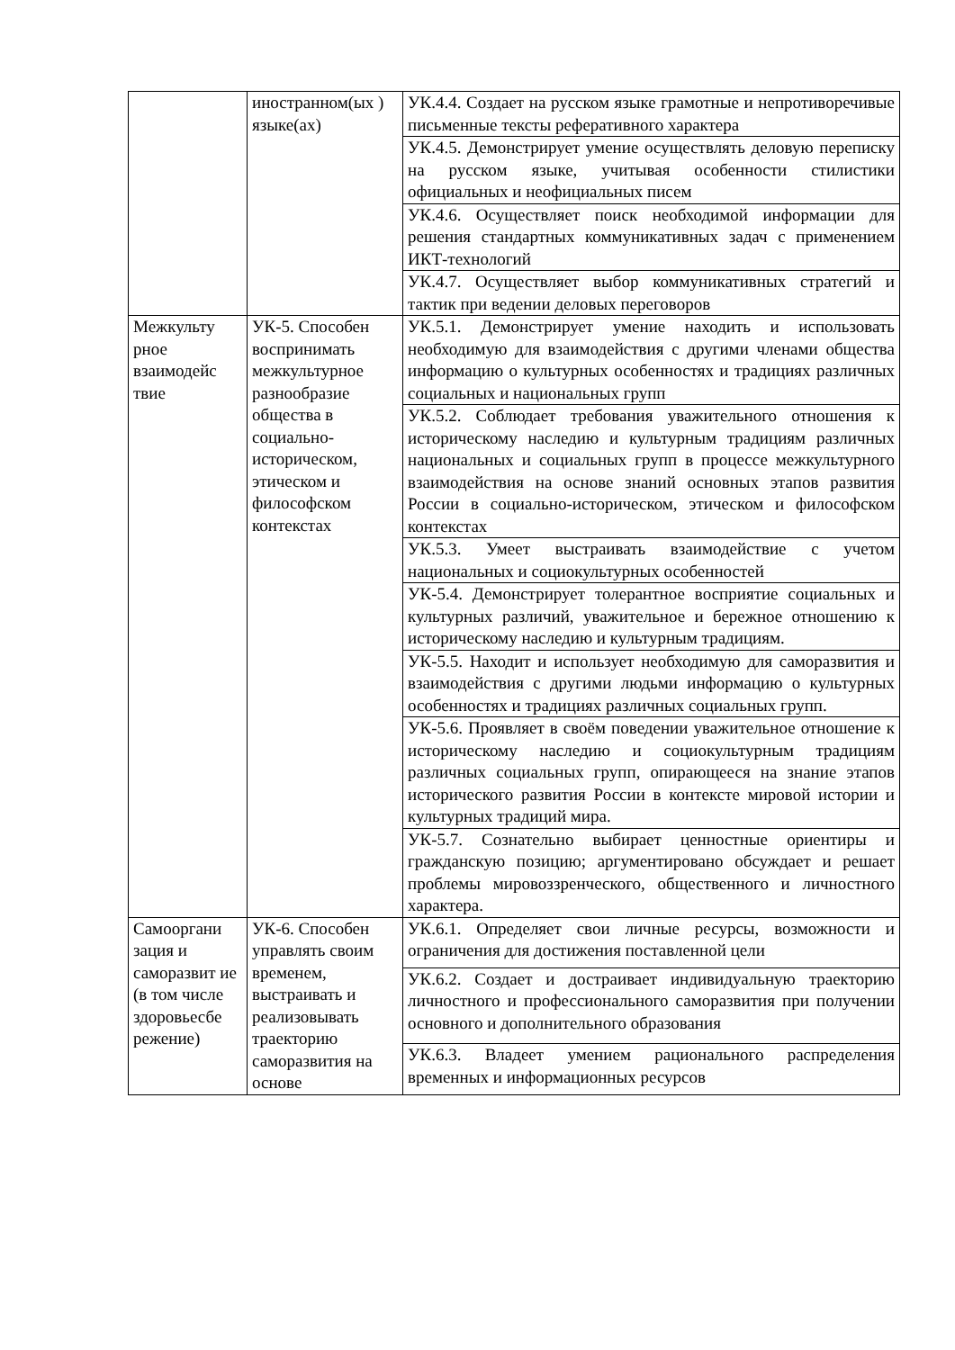| | иностранном(ых ) языке(ах) | УК.4.4. Создает на русском языке грамотные и непротиворечивые письменные тексты реферативного характера |
| | | УК.4.5. Демонстрирует умение осуществлять деловую переписку на русском языке, учитывая особенности стилистики официальных и неофициальных писем |
| | | УК.4.6. Осуществляет поиск необходимой информации для решения стандартных коммуникативных задач с применением ИКТ-технологий |
| | | УК.4.7. Осуществляет выбор коммуникативных стратегий и тактик при ведении деловых переговоров |
| Межкульту рное взаимодейс твие | УК-5. Способен воспринимать межкультурное разнообразие общества в социально-историческом, этическом и философском контекстах | УК.5.1. Демонстрирует умение находить и использовать необходимую для взаимодействия с другими членами общества информацию о культурных особенностях и традициях различных социальных и национальных групп |
| | | УК.5.2. Соблюдает требования уважительного отношения к историческому наследию и культурным традициям различных национальных и социальных групп в процессе межкультурного взаимодействия на основе знаний основных этапов развития России в социально-историческом, этическом и философском контекстах |
| | | УК.5.3. Умеет выстраивать взаимодействие с учетом национальных и социокультурных особенностей |
| | | УК-5.4. Демонстрирует толерантное восприятие социальных и культурных различий, уважительное и бережное отношению к историческому наследию и культурным традициям. |
| | | УК-5.5. Находит и использует необходимую для саморазвития и взаимодействия с другими людьми информацию о культурных особенностях и традициях различных социальных групп. |
| | | УК-5.6. Проявляет в своём поведении уважительное отношение к историческому наследию и социокультурным традициям различных социальных групп, опирающееся на знание этапов исторического развития России в контексте мировой истории и культурных традиций мира. |
| | | УК-5.7. Сознательно выбирает ценностные ориентиры и гражданскую позицию; аргументировано обсуждает и решает проблемы мировоззренческого, общественного и личностного характера. |
| Самооргани зация и саморазвит ие (в том числе здоровьесбе режение) | УК-6. Способен управлять своим временем, выстраивать и реализовывать траекторию саморазвития на основе | УК.6.1. Определяет свои личные ресурсы, возможности и ограничения для достижения поставленной цели |
| | | УК.6.2. Создает и достраивает индивидуальную траекторию личностного и профессионального саморазвития при получении основного и дополнительного образования |
| | | УК.6.3. Владеет умением рационального распределения временных и информационных ресурсов |